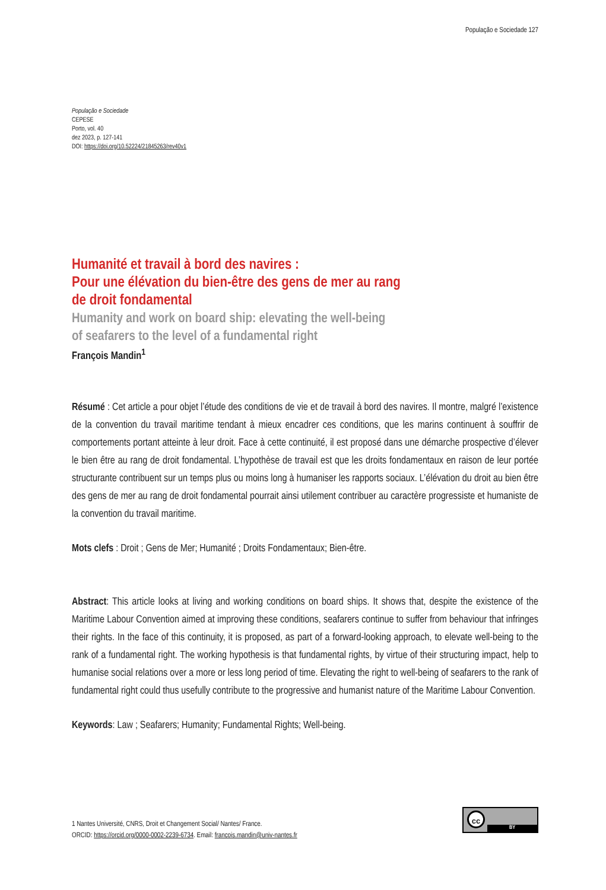População e Sociedade 127
População e Sociedade
CEPESE
Porto, vol. 40
dez 2023, p. 127-141
DOI: https://doi.org/10.52224/21845263/rev40v1
Humanité et travail à bord des navires :
Pour une élévation du bien-être des gens de mer au rang
de droit fondamental
Humanity and work on board ship: elevating the well-being
of seafarers to the level of a fundamental right
François Mandin<sup>1</sup>
Résumé : Cet article a pour objet l’étude des conditions de vie et de travail à bord des navires. Il montre, malgré l’existence de la convention du travail maritime tendant à mieux encadrer ces conditions, que les marins continuent à souffrir de comportements portant atteinte à leur droit. Face à cette continuité, il est proposé dans une démarche prospective d’élever le bien être au rang de droit fondamental. L’hypothèse de travail est que les droits fondamentaux en raison de leur portée structurante contribuent sur un temps plus ou moins long à humaniser les rapports sociaux. L’élévation du droit au bien être des gens de mer au rang de droit fondamental pourrait ainsi utilement contribuer au caractère progressiste et humaniste de la convention du travail maritime.
Mots clefs : Droit ; Gens de Mer; Humanité ; Droits Fondamentaux; Bien-être.
Abstract: This article looks at living and working conditions on board ships. It shows that, despite the existence of the Maritime Labour Convention aimed at improving these conditions, seafarers continue to suffer from behaviour that infringes their rights. In the face of this continuity, it is proposed, as part of a forward-looking approach, to elevate well-being to the rank of a fundamental right. The working hypothesis is that fundamental rights, by virtue of their structuring impact, help to humanise social relations over a more or less long period of time. Elevating the right to well-being of seafarers to the rank of fundamental right could thus usefully contribute to the progressive and humanist nature of the Maritime Labour Convention.
Keywords: Law ; Seafarers; Humanity; Fundamental Rights; Well-being.
1 Nantes Université, CNRS, Droit et Changement Social/ Nantes/ France.
ORCID: https://orcid.org/0000-0002-2239-6734. Email: francois.mandin@univ-nantes.fr
cc
BY